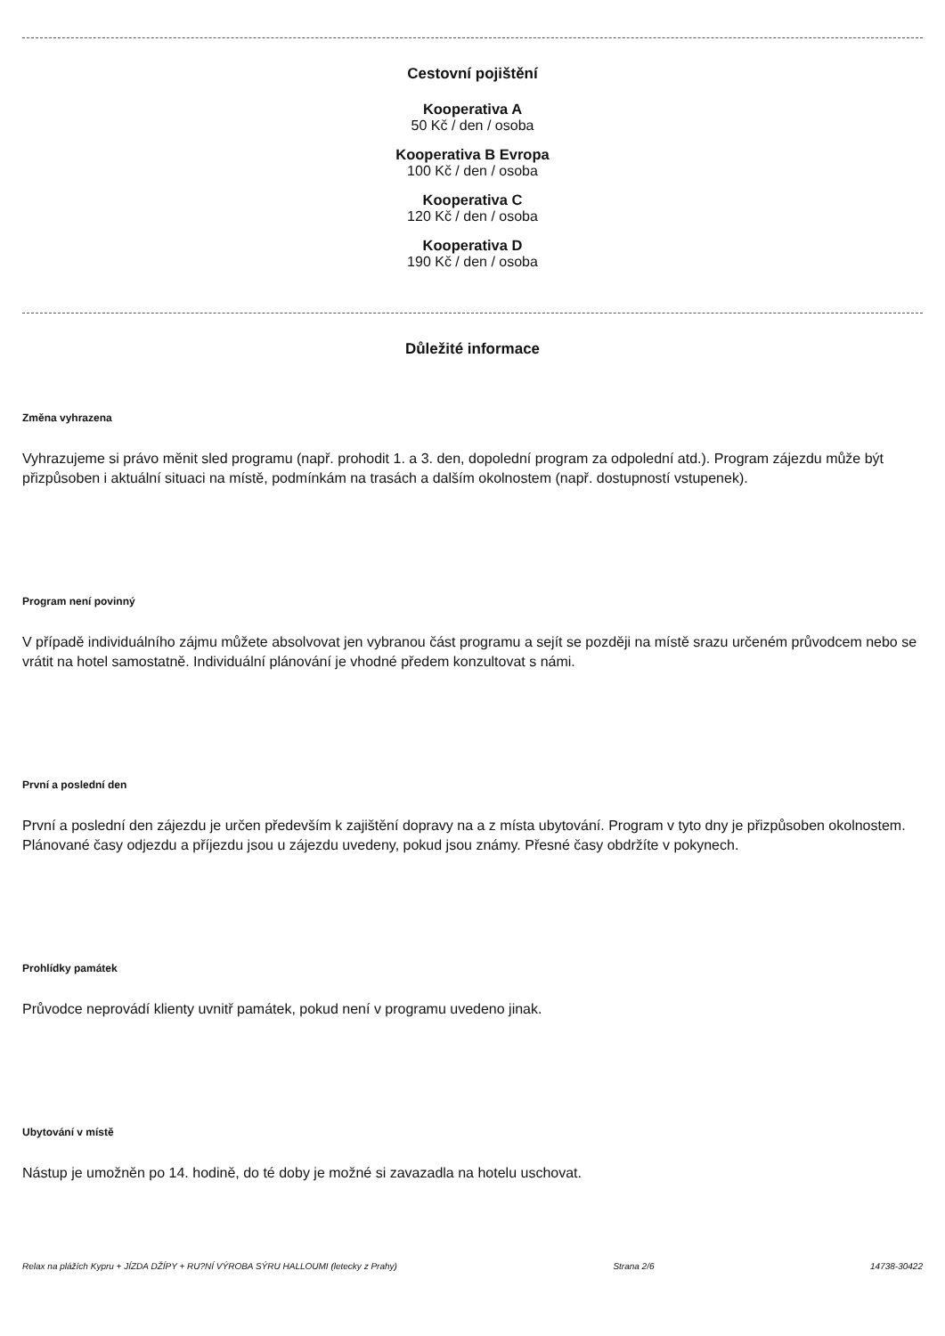Cestovní pojištění
Kooperativa A
50 Kč / den / osoba
Kooperativa B Evropa
100 Kč / den / osoba
Kooperativa C
120 Kč / den / osoba
Kooperativa D
190 Kč / den / osoba
Důležité informace
Změna vyhrazena
Vyhrazujeme si právo měnit sled programu (např. prohodit 1. a 3. den, dopolední program za odpolední atd.). Program zájezdu může být přizpůsoben i aktuální situaci na místě, podmínkám na trasách a dalším okolnostem (např. dostupností vstupenek).
Program není povinný
V případě individuálního zájmu můžete absolvovat jen vybranou část programu a sejít se později na místě srazu určeném průvodcem nebo se vrátit na hotel samostatně. Individuální plánování je vhodné předem konzultovat s námi.
První a poslední den
První a poslední den zájezdu je určen především k zajištění dopravy na a z místa ubytování. Program v tyto dny je přizpůsoben okolnostem. Plánované časy odjezdu a příjezdu jsou u zájezdu uvedeny, pokud jsou známy. Přesné časy obdržíte v pokynech.
Prohlídky památek
Průvodce neprovádí klienty uvnitř památek, pokud není v programu uvedeno jinak.
Ubytování v místě
Nástup je umožněn po 14. hodině, do té doby je možné si zavazadla na hotelu uschovat.
Relax na plážích Kypru + JÍZDA DŽÍPY + RU?NÍ VÝROBA SÝRU HALLOUMI (letecky z Prahy) Strana 2/6 14738-30422